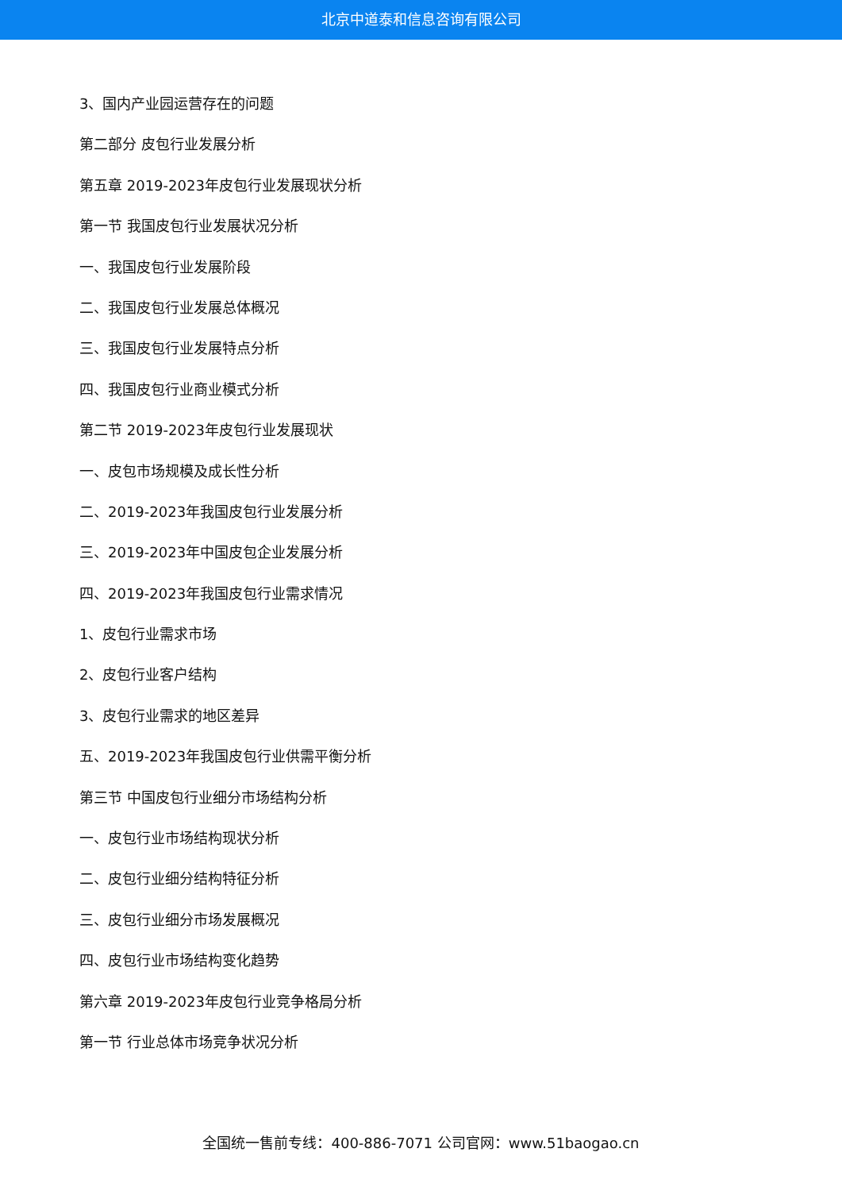北京中道泰和信息咨询有限公司
3、国内产业园运营存在的问题
第二部分 皮包行业发展分析
第五章 2019-2023年皮包行业发展现状分析
第一节 我国皮包行业发展状况分析
一、我国皮包行业发展阶段
二、我国皮包行业发展总体概况
三、我国皮包行业发展特点分析
四、我国皮包行业商业模式分析
第二节 2019-2023年皮包行业发展现状
一、皮包市场规模及成长性分析
二、2019-2023年我国皮包行业发展分析
三、2019-2023年中国皮包企业发展分析
四、2019-2023年我国皮包行业需求情况
1、皮包行业需求市场
2、皮包行业客户结构
3、皮包行业需求的地区差异
五、2019-2023年我国皮包行业供需平衡分析
第三节 中国皮包行业细分市场结构分析
一、皮包行业市场结构现状分析
二、皮包行业细分结构特征分析
三、皮包行业细分市场发展概况
四、皮包行业市场结构变化趋势
第六章 2019-2023年皮包行业竞争格局分析
第一节 行业总体市场竞争状况分析
全国统一售前专线：400-886-7071 公司官网：www.51baogao.cn